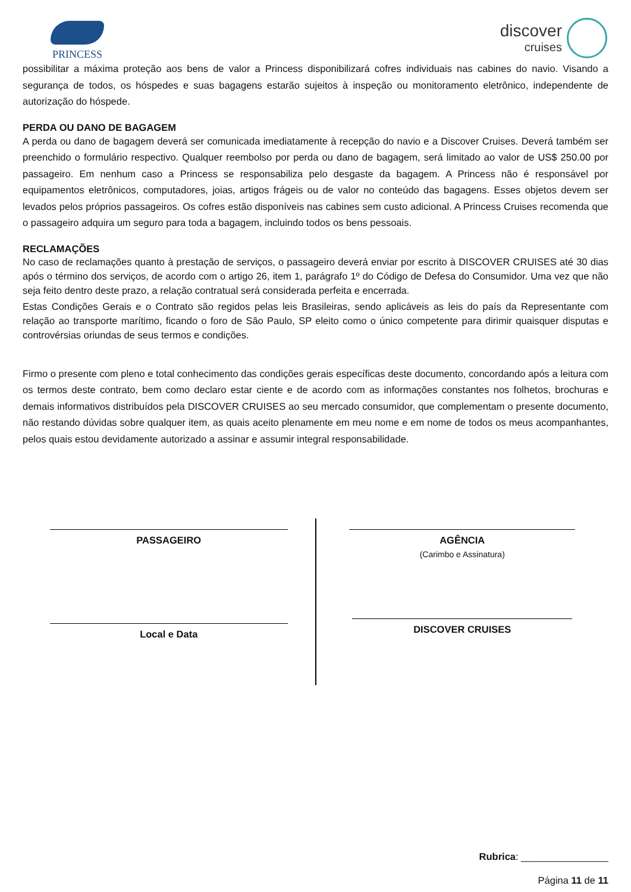PRINCESS
discover
cruises
possibilitar a máxima proteção aos bens de valor a Princess disponibilizará cofres individuais nas cabines do navio. Visando a segurança de todos, os hóspedes e suas bagagens estarão sujeitos à inspeção ou monitoramento eletrônico, independente de autorização do hóspede.
PERDA OU DANO DE BAGAGEM
A perda ou dano de bagagem deverá ser comunicada imediatamente à recepção do navio e a Discover Cruises. Deverá também ser preenchido o formulário respectivo. Qualquer reembolso por perda ou dano de bagagem, será limitado ao valor de US$ 250.00 por passageiro. Em nenhum caso a Princess se responsabiliza pelo desgaste da bagagem. A Princess não é responsável por equipamentos eletrônicos, computadores, joias, artigos frágeis ou de valor no conteúdo das bagagens. Esses objetos devem ser levados pelos próprios passageiros. Os cofres estão disponíveis nas cabines sem custo adicional. A Princess Cruises recomenda que o passageiro adquira um seguro para toda a bagagem, incluindo todos os bens pessoais.
RECLAMAÇÕES
No caso de reclamações quanto à prestação de serviços, o passageiro deverá enviar por escrito à DISCOVER CRUISES até 30 dias após o término dos serviços, de acordo com o artigo 26, item 1, parágrafo 1º do Código de Defesa do Consumidor. Uma vez que não seja feito dentro deste prazo, a relação contratual será considerada perfeita e encerrada.
Estas Condições Gerais e o Contrato são regidos pelas leis Brasileiras, sendo aplicáveis as leis do país da Representante com relação ao transporte marítimo, ficando o foro de São Paulo, SP eleito como o único competente para dirimir quaisquer disputas e controvérsias oriundas de seus termos e condições.
Firmo o presente com pleno e total conhecimento das condições gerais específicas deste documento, concordando após a leitura com os termos deste contrato, bem como declaro estar ciente e de acordo com as informações constantes nos folhetos, brochuras e demais informativos distribuídos pela DISCOVER CRUISES ao seu mercado consumidor, que complementam o presente documento, não restando dúvidas sobre qualquer item, as quais aceito plenamente em meu nome e em nome de todos os meus acompanhantes, pelos quais estou devidamente autorizado a assinar e assumir integral responsabilidade.
PASSAGEIRO
Local e Data
AGÊNCIA
(Carimbo e Assinatura)
DISCOVER CRUISES
Rubrica: ________________
Página 11 de 11